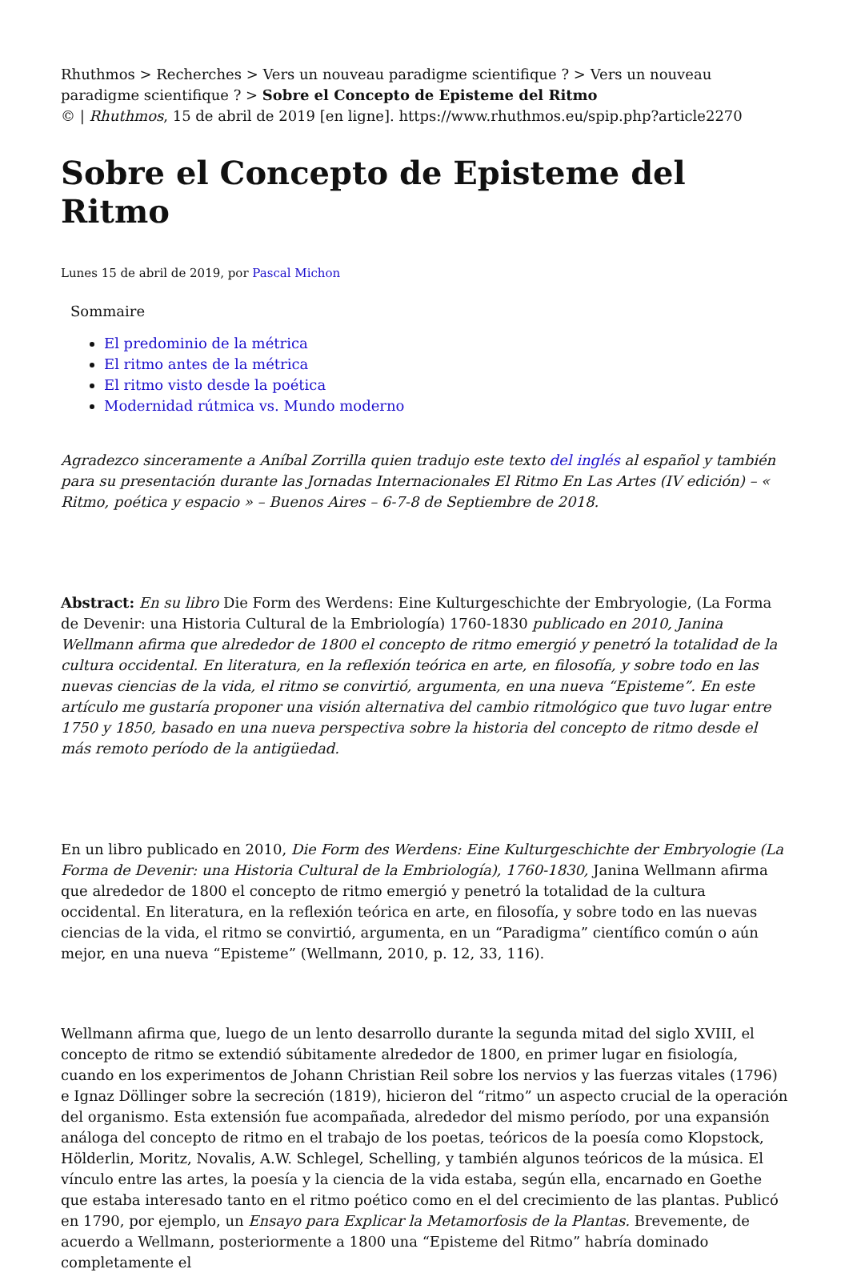Rhuthmos > Recherches > Vers un nouveau paradigme scientifique ? > Vers un nouveau paradigme scientifique ? > Sobre el Concepto de Episteme del Ritmo
© | Rhuthmos, 15 de abril de 2019 [en ligne]. https://www.rhuthmos.eu/spip.php?article2270
Sobre el Concepto de Episteme del Ritmo
Lunes 15 de abril de 2019, por Pascal Michon
Sommaire
El predominio de la métrica
El ritmo antes de la métrica
El ritmo visto desde la poética
Modernidad rútmica vs. Mundo moderno
Agradezco sinceramente a Aníbal Zorrilla quien tradujo este texto del inglés al español y también para su presentación durante las Jornadas Internacionales El Ritmo En Las Artes (IV edición) – « Ritmo, poética y espacio » – Buenos Aires – 6-7-8 de Septiembre de 2018.
Abstract: En su libro Die Form des Werdens: Eine Kulturgeschichte der Embryologie, (La Forma de Devenir: una Historia Cultural de la Embriología) 1760-1830 publicado en 2010, Janina Wellmann afirma que alrededor de 1800 el concepto de ritmo emergió y penetró la totalidad de la cultura occidental. En literatura, en la reflexión teórica en arte, en filosofía, y sobre todo en las nuevas ciencias de la vida, el ritmo se convirtió, argumenta, en una nueva “Episteme”. En este artículo me gustaría proponer una visión alternativa del cambio ritmológico que tuvo lugar entre 1750 y 1850, basado en una nueva perspectiva sobre la historia del concepto de ritmo desde el más remoto período de la antigüedad.
En un libro publicado en 2010, Die Form des Werdens: Eine Kulturgeschichte der Embryologie (La Forma de Devenir: una Historia Cultural de la Embriología), 1760-1830, Janina Wellmann afirma que alrededor de 1800 el concepto de ritmo emergió y penetró la totalidad de la cultura occidental. En literatura, en la reflexión teórica en arte, en filosofía, y sobre todo en las nuevas ciencias de la vida, el ritmo se convirtió, argumenta, en un “Paradigma” científico común o aún mejor, en una nueva “Episteme” (Wellmann, 2010, p. 12, 33, 116).
Wellmann afirma que, luego de un lento desarrollo durante la segunda mitad del siglo XVIII, el concepto de ritmo se extendió súbitamente alrededor de 1800, en primer lugar en fisiología, cuando en los experimentos de Johann Christian Reil sobre los nervios y las fuerzas vitales (1796) e Ignaz Döllinger sobre la secreción (1819), hicieron del “ritmo” un aspecto crucial de la operación del organismo. Esta extensión fue acompañada, alrededor del mismo período, por una expansión análoga del concepto de ritmo en el trabajo de los poetas, teóricos de la poesía como Klopstock, Hölderlin, Moritz, Novalis, A.W. Schlegel, Schelling, y también algunos teóricos de la música. El vínculo entre las artes, la poesía y la ciencia de la vida estaba, según ella, encarnado en Goethe que estaba interesado tanto en el ritmo poético como en el del crecimiento de las plantas. Publicó en 1790, por ejemplo, un Ensayo para Explicar la Metamorfosis de la Plantas. Brevemente, de acuerdo a Wellmann, posteriormente a 1800 una “Episteme del Ritmo” habría dominado completamente el